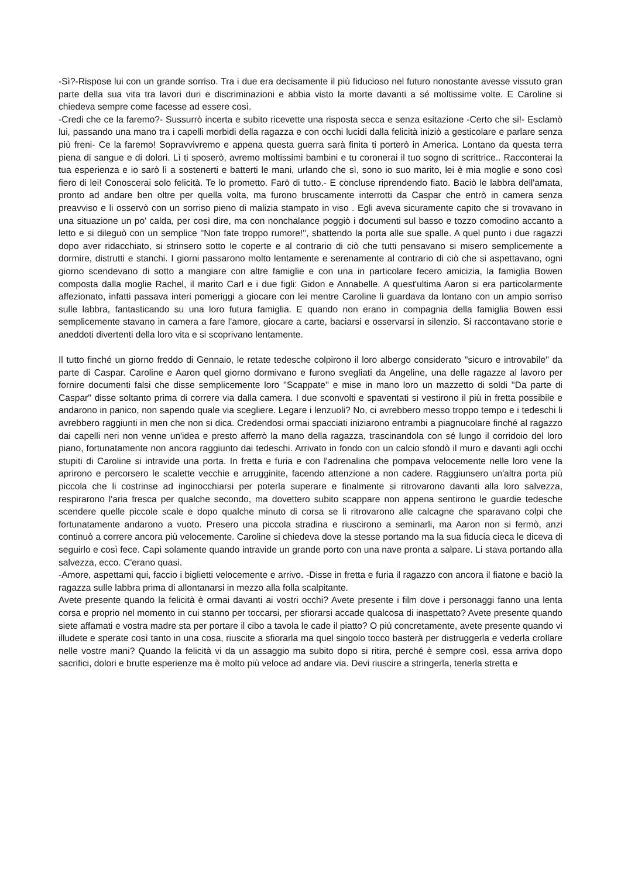-Sì?-Rispose lui con un grande sorriso. Tra i due era decisamente il più fiducioso nel futuro nonostante avesse vissuto gran parte della sua vita tra lavori duri e discriminazioni e abbia visto la morte davanti a sé moltissime volte. E Caroline si chiedeva sempre come facesse ad essere così.
-Credi che ce la faremo?- Sussurrò incerta e subito ricevette una risposta secca e senza esitazione -Certo che si!- Esclamò lui, passando una mano tra i capelli morbidi della ragazza e con occhi lucidi dalla felicità iniziò a gesticolare e parlare senza più freni- Ce la faremo! Sopravvivremo e appena questa guerra sarà finita ti porterò in America. Lontano da questa terra piena di sangue e di dolori. Lì ti sposerò, avremo moltissimi bambini e tu coronerai il tuo sogno di scrittrice.. Racconterai la tua esperienza e io sarò lì a sostenerti e batterti le mani, urlando che sì, sono io suo marito, lei è mia moglie e sono così fiero di lei! Conoscerai solo felicità. Te lo prometto. Farò di tutto.- E concluse riprendendo fiato. Baciò le labbra dell'amata, pronto ad andare ben oltre per quella volta, ma furono bruscamente interrotti da Caspar che entrò in camera senza preavviso e li osservò con un sorriso pieno di malizia stampato in viso . Egli aveva sicuramente capito che si trovavano in una situazione un po' calda, per così dire, ma con nonchalance poggiò i documenti sul basso e tozzo comodino accanto a letto e si dileguò con un semplice ''Non fate troppo rumore!'', sbattendo la porta alle sue spalle. A quel punto i due ragazzi dopo aver ridacchiato, si strinsero sotto le coperte e al contrario di ciò che tutti pensavano si misero semplicemente a dormire, distrutti e stanchi. I giorni passarono molto lentamente e serenamente al contrario di ciò che si aspettavano, ogni giorno scendevano di sotto a mangiare con altre famiglie e con una in particolare fecero amicizia, la famiglia Bowen composta dalla moglie Rachel, il marito Carl e i due figli: Gidon e Annabelle. A quest'ultima Aaron si era particolarmente affezionato, infatti passava interi pomeriggi a giocare con lei mentre Caroline li guardava da lontano con un ampio sorriso sulle labbra, fantasticando su una loro futura famiglia. E quando non erano in compagnia della famiglia Bowen essi semplicemente stavano in camera a fare l'amore, giocare a carte, baciarsi e osservarsi in silenzio. Si raccontavano storie e aneddoti divertenti della loro vita e si scoprivano lentamente.
Il tutto finché un giorno freddo di Gennaio, le retate tedesche colpirono il loro albergo considerato ''sicuro e introvabile'' da parte di Caspar. Caroline e Aaron quel giorno dormivano e furono svegliati da Angeline, una delle ragazze al lavoro per fornire documenti falsi che disse semplicemente loro ''Scappate'' e mise in mano loro un mazzetto di soldi ''Da parte di Caspar'' disse soltanto prima di correre via dalla camera. I due sconvolti e spaventati si vestirono il più in fretta possibile e andarono in panico, non sapendo quale via scegliere. Legare i lenzuoli? No, ci avrebbero messo troppo tempo e i tedeschi li avrebbero raggiunti in men che non si dica. Credendosi ormai spacciati iniziarono entrambi a piagnucolare finché al ragazzo dai capelli neri non venne un'idea e presto afferrò la mano della ragazza, trascinandola con sé lungo il corridoio del loro piano, fortunatamente non ancora raggiunto dai tedeschi. Arrivato in fondo con un calcio sfondò il muro e davanti agli occhi stupiti di Caroline si intravide una porta. In fretta e furia e con l'adrenalina che pompava velocemente nelle loro vene la aprirono e percorsero le scalette vecchie e arrugginite, facendo attenzione a non cadere. Raggiunsero un'altra porta più piccola che li costrinse ad inginocchiarsi per poterla superare e finalmente si ritrovarono davanti alla loro salvezza, respirarono l'aria fresca per qualche secondo, ma dovettero subito scappare non appena sentirono le guardie tedesche scendere quelle piccole scale e dopo qualche minuto di corsa se li ritrovarono alle calcagne che sparavano colpi che fortunatamente andarono a vuoto. Presero una piccola stradina e riuscirono a seminarli, ma Aaron non si fermò, anzi continuò a correre ancora più velocemente. Caroline si chiedeva dove la stesse portando ma la sua fiducia cieca le diceva di seguirlo e così fece. Capì solamente quando intravide un grande porto con una nave pronta a salpare. Li stava portando alla salvezza, ecco. C'erano quasi.
-Amore, aspettami qui, faccio i biglietti velocemente e arrivo. -Disse in fretta e furia il ragazzo con ancora il fiatone e baciò la ragazza sulle labbra prima di allontanarsi in mezzo alla folla scalpitante.
Avete presente quando la felicità è ormai davanti ai vostri occhi? Avete presente i film dove i personaggi fanno una lenta corsa e proprio nel momento in cui stanno per toccarsi, per sfiorarsi accade qualcosa di inaspettato? Avete presente quando siete affamati e vostra madre sta per portare il cibo a tavola le cade il piatto? O più concretamente, avete presente quando vi illudete e sperate così tanto in una cosa, riuscite a sfiorarla ma quel singolo tocco basterà per distruggerla e vederla crollare nelle vostre mani? Quando la felicità vi da un assaggio ma subito dopo si ritira, perché è sempre così, essa arriva dopo sacrifici, dolori e brutte esperienze ma è molto più veloce ad andare via. Devi riuscire a stringerla, tenerla stretta e